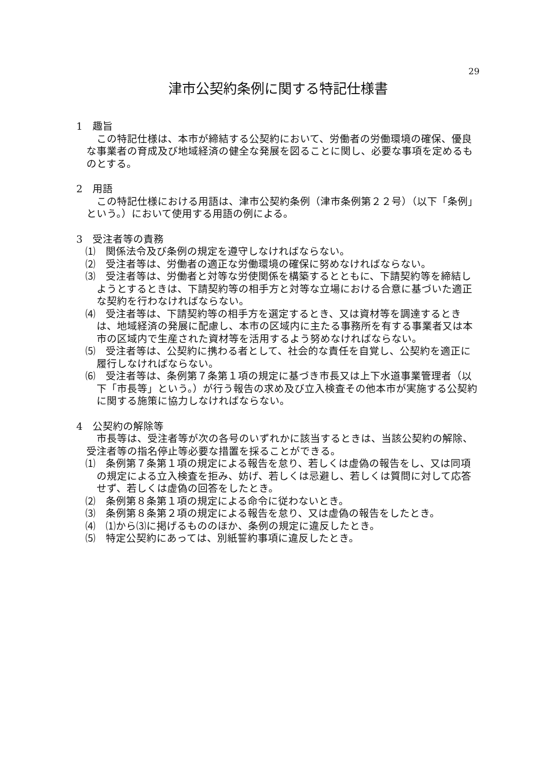29
津市公契約条例に関する特記仕様書
1　趣旨
この特記仕様は、本市が締結する公契約において、労働者の労働環境の確保、優良な事業者の育成及び地域経済の健全な発展を図ることに関し、必要な事項を定めるものとする。
2　用語
この特記仕様における用語は、津市公契約条例（津市条例第２２号）（以下「条例」という。）において使用する用語の例による。
3　受注者等の責務
⑴　関係法令及び条例の規定を遵守しなければならない。
⑵　受注者等は、労働者の適正な労働環境の確保に努めなければならない。
⑶　受注者等は、労働者と対等な労使関係を構築するとともに、下請契約等を締結しようとするときは、下請契約等の相手方と対等な立場における合意に基づいた適正な契約を行わなければならない。
⑷　受注者等は、下請契約等の相手方を選定するとき、又は資材等を調達するときは、地域経済の発展に配慮し、本市の区域内に主たる事務所を有する事業者又は本市の区域内で生産された資材等を活用するよう努めなければならない。
⑸　受注者等は、公契約に携わる者として、社会的な責任を自覚し、公契約を適正に履行しなければならない。
⑹　受注者等は、条例第７条第１項の規定に基づき市長又は上下水道事業管理者（以下「市長等」という。）が行う報告の求め及び立入検査その他本市が実施する公契約に関する施策に協力しなければならない。
4　公契約の解除等
市長等は、受注者等が次の各号のいずれかに該当するときは、当該公契約の解除、受注者等の指名停止等必要な措置を採ることができる。
⑴　条例第７条第１項の規定による報告を怠り、若しくは虚偽の報告をし、又は同項の規定による立入検査を拒み、妨げ、若しくは忌避し、若しくは質問に対して応答せず、若しくは虚偽の回答をしたとき。
⑵　条例第８条第１項の規定による命令に従わないとき。
⑶　条例第８条第２項の規定による報告を怠り、又は虚偽の報告をしたとき。
⑷　⑴から⑶に掲げるもののほか、条例の規定に違反したとき。
⑸　特定公契約にあっては、別紙誓約事項に違反したとき。